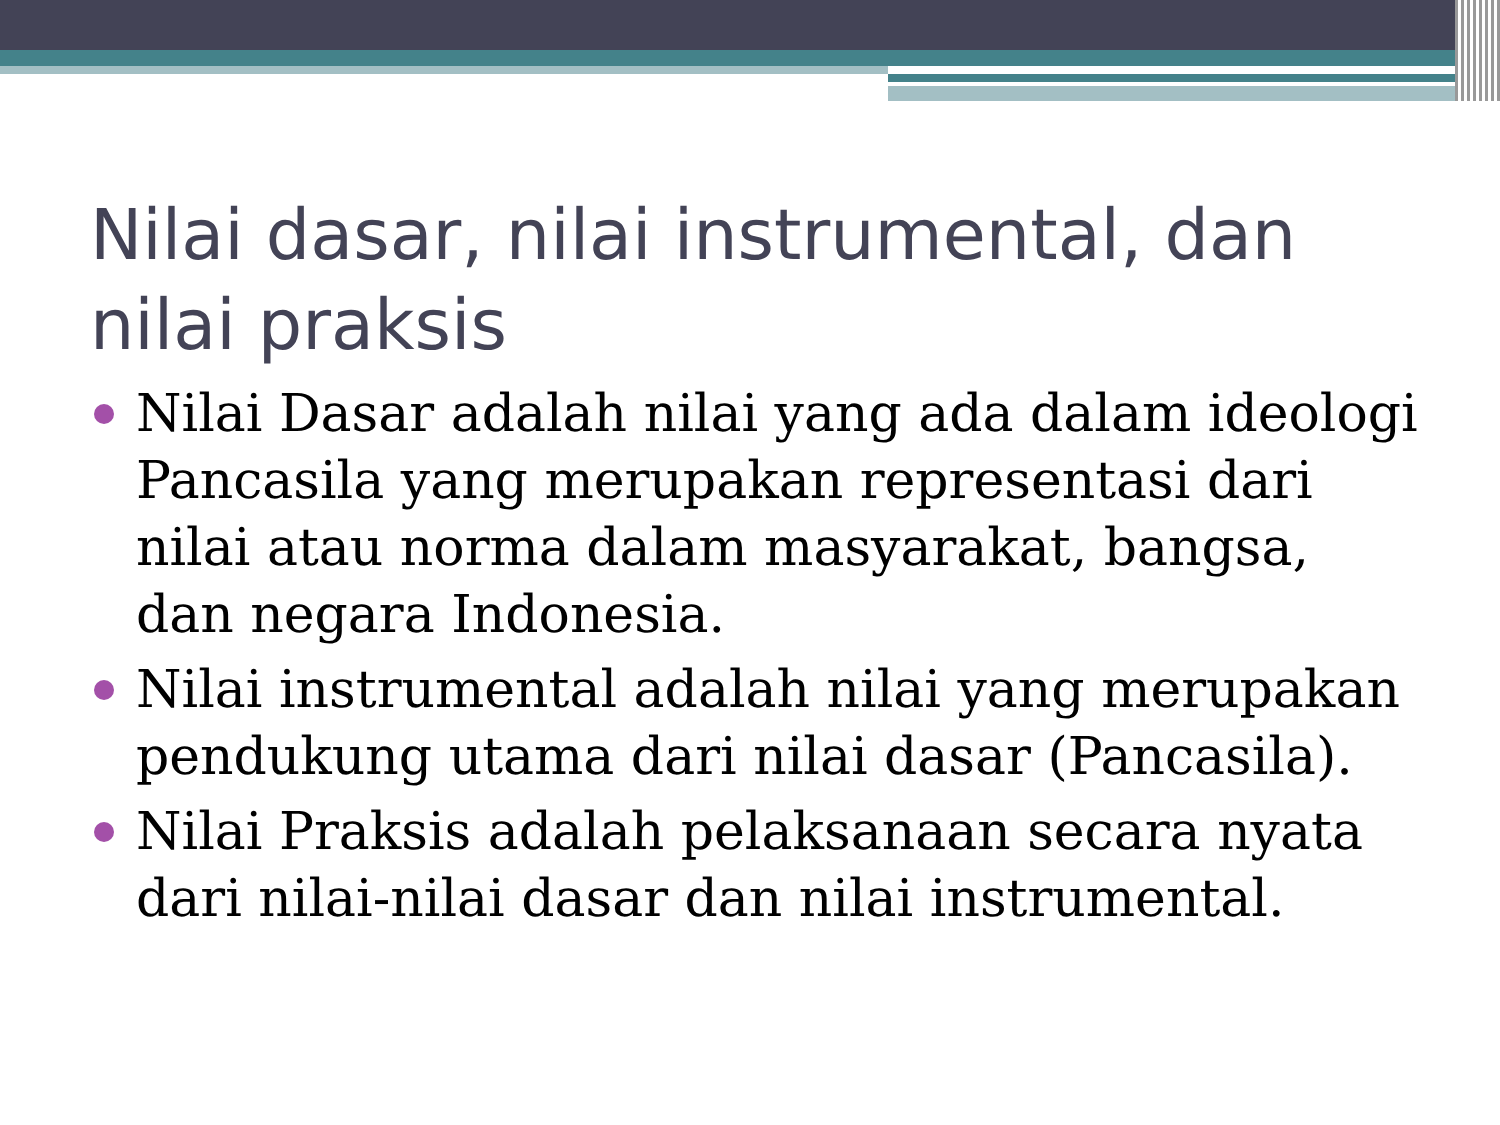Nilai dasar, nilai instrumental, dan nilai praksis
Nilai Dasar adalah nilai yang ada dalam ideologi Pancasila yang merupakan representasi dari nilai atau norma dalam masyarakat, bangsa, dan negara Indonesia.
Nilai instrumental adalah nilai yang merupakan pendukung utama dari nilai dasar (Pancasila).
Nilai Praksis adalah pelaksanaan secara nyata dari nilai-nilai dasar dan nilai instrumental.